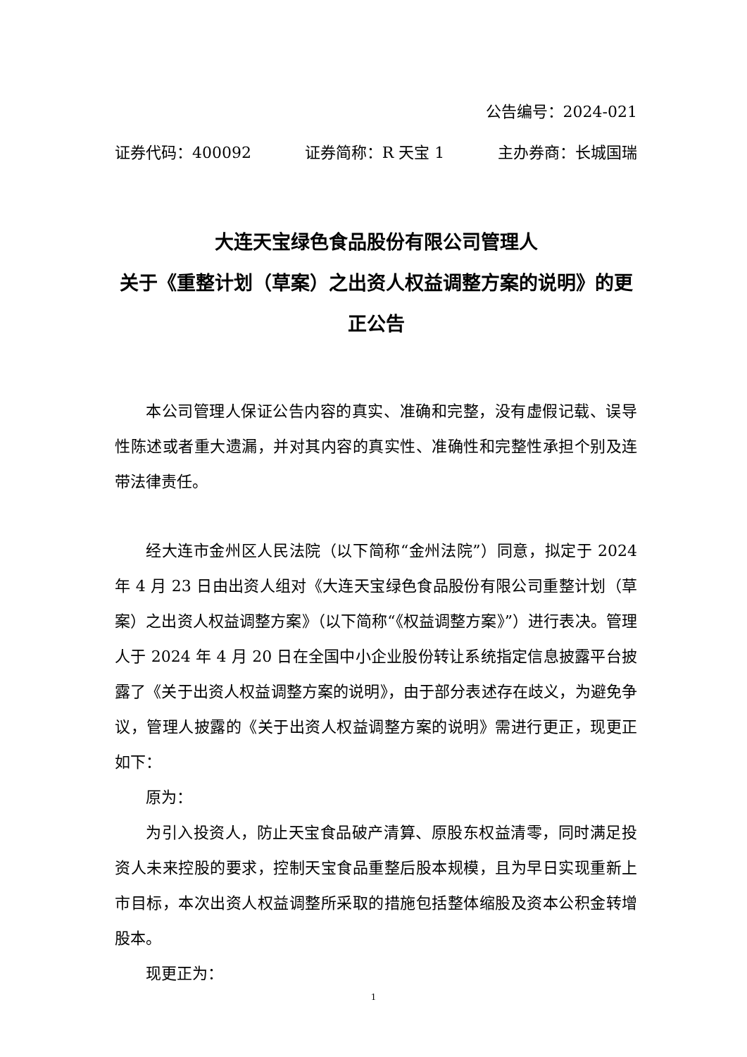公告编号：2024-021
证券代码：400092 证券简称：R 天宝 1 主办券商：长城国瑞
大连天宝绿色食品股份有限公司管理人
关于《重整计划（草案）之出资人权益调整方案的说明》的更正公告
本公司管理人保证公告内容的真实、准确和完整，没有虚假记载、误导性陈述或者重大遗漏，并对其内容的真实性、准确性和完整性承担个别及连带法律责任。
经大连市金州区人民法院（以下简称“金州法院”）同意，拟定于 2024 年 4 月 23 日由出资人组对《大连天宝绿色食品股份有限公司重整计划（草案）之出资人权益调整方案》（以下简称“《权益调整方案》”）进行表决。管理人于 2024 年 4 月 20 日在全国中小企业股份转让系统指定信息披露平台披露了《关于出资人权益调整方案的说明》，由于部分表述存在歧义，为避免争议，管理人披露的《关于出资人权益调整方案的说明》需进行更正，现更正如下：
原为：
为引入投资人，防止天宝食品破产清算、原股东权益清零，同时满足投资人未来控股的要求，控制天宝食品重整后股本规模，且为早日实现重新上市目标，本次出资人权益调整所采取的措施包括整体缩股及资本公积金转增股本。
现更正为：
1